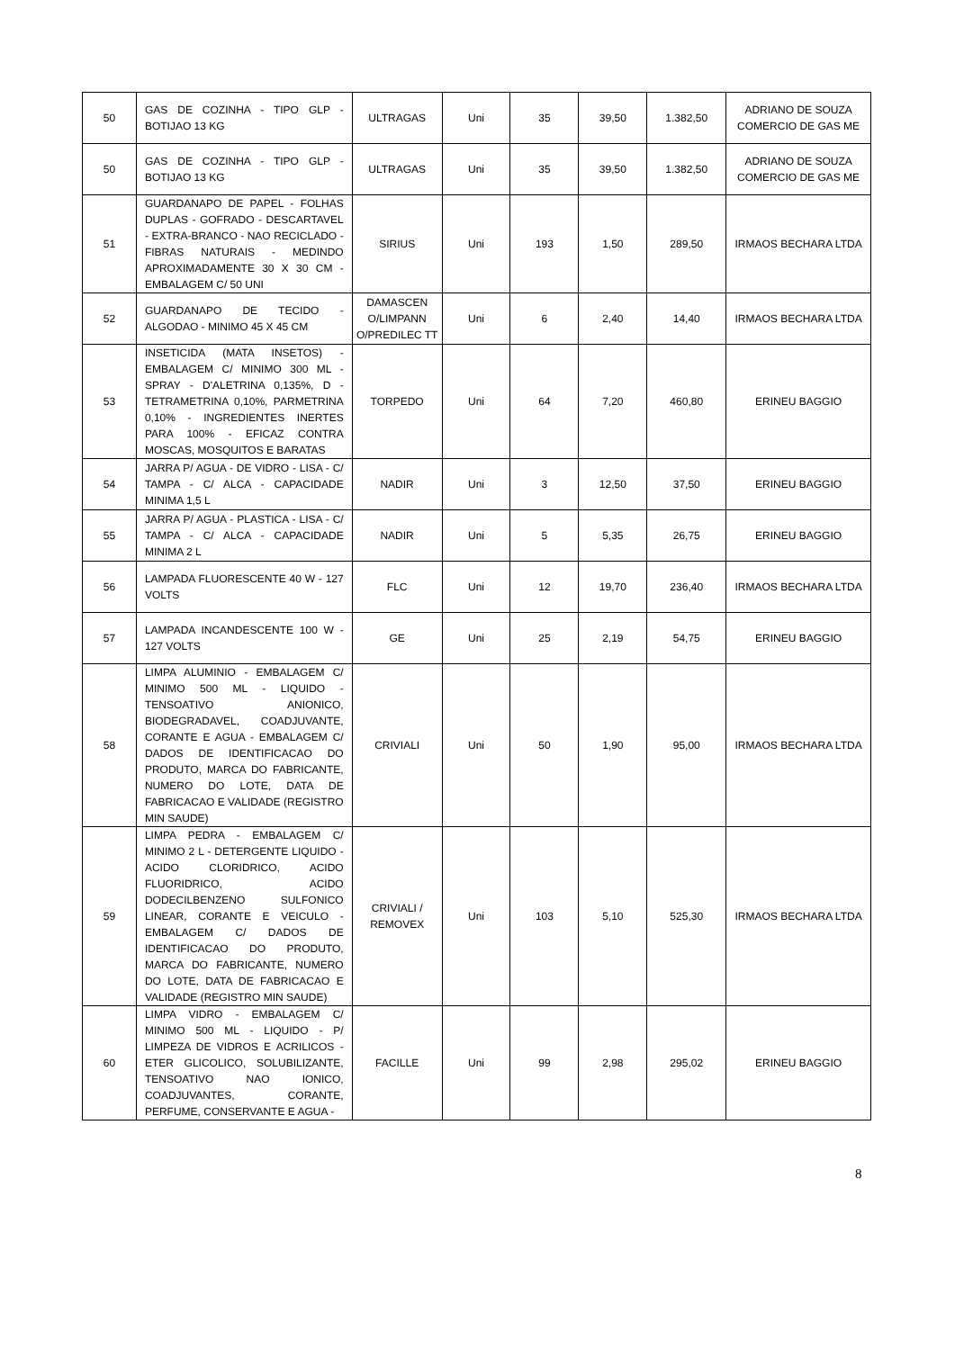| 50 | GAS DE COZINHA - TIPO GLP - BOTIJAO 13 KG | ULTRAGAS | Uni | 35 | 39,50 | 1.382,50 | ADRIANO DE SOUZA COMERCIO DE GAS ME |
| 50 | GAS DE COZINHA - TIPO GLP - BOTIJAO 13 KG | ULTRAGAS | Uni | 35 | 39,50 | 1.382,50 | ADRIANO DE SOUZA COMERCIO DE GAS ME |
| 51 | GUARDANAPO DE PAPEL - FOLHAS DUPLAS - GOFRADO - DESCARTAVEL - EXTRA-BRANCO - NAO RECICLADO - FIBRAS NATURAIS - MEDINDO APROXIMADAMENTE 30 X 30 CM - EMBALAGEM C/ 50 UNI | SIRIUS | Uni | 193 | 1,50 | 289,50 | IRMAOS BECHARA LTDA |
| 52 | GUARDANAPO DE TECIDO - ALGODAO - MINIMO 45 X 45 CM | DAMASCEN O/LIMPANN O/PREDILEC TT | Uni | 6 | 2,40 | 14,40 | IRMAOS BECHARA LTDA |
| 53 | INSETICIDA (MATA INSETOS) - EMBALAGEM C/ MINIMO 300 ML - SPRAY - D'ALETRINA 0,135%, D - TETRAMETRINA 0,10%, PARMETRINA 0,10% - INGREDIENTES INERTES PARA 100% - EFICAZ CONTRA MOSCAS, MOSQUITOS E BARATAS | TORPEDO | Uni | 64 | 7,20 | 460,80 | ERINEU BAGGIO |
| 54 | JARRA P/ AGUA - DE VIDRO - LISA - C/ TAMPA - C/ ALCA - CAPACIDADE MINIMA 1,5 L | NADIR | Uni | 3 | 12,50 | 37,50 | ERINEU BAGGIO |
| 55 | JARRA P/ AGUA - PLASTICA - LISA - C/ TAMPA - C/ ALCA - CAPACIDADE MINIMA 2 L | NADIR | Uni | 5 | 5,35 | 26,75 | ERINEU BAGGIO |
| 56 | LAMPADA FLUORESCENTE 40 W - 127 VOLTS | FLC | Uni | 12 | 19,70 | 236,40 | IRMAOS BECHARA LTDA |
| 57 | LAMPADA INCANDESCENTE 100 W - 127 VOLTS | GE | Uni | 25 | 2,19 | 54,75 | ERINEU BAGGIO |
| 58 | LIMPA ALUMINIO - EMBALAGEM C/ MINIMO 500 ML - LIQUIDO - TENSOATIVO ANIONICO, BIODEGRADAVEL, COADJUVANTE, CORANTE E AGUA - EMBALAGEM C/ DADOS DE IDENTIFICACAO DO PRODUTO, MARCA DO FABRICANTE, NUMERO DO LOTE, DATA DE FABRICACAO E VALIDADE (REGISTRO MIN SAUDE) | CRIVIALI | Uni | 50 | 1,90 | 95,00 | IRMAOS BECHARA LTDA |
| 59 | LIMPA PEDRA - EMBALAGEM C/ MINIMO 2 L - DETERGENTE LIQUIDO - ACIDO CLORIDRICO, ACIDO FLUORIDRICO, ACIDO DODECILBENZENO SULFONICO LINEAR, CORANTE E VEICULO - EMBALAGEM C/ DADOS DE IDENTIFICACAO DO PRODUTO, MARCA DO FABRICANTE, NUMERO DO LOTE, DATA DE FABRICACAO E VALIDADE (REGISTRO MIN SAUDE) | CRIVIALI / REMOVEX | Uni | 103 | 5,10 | 525,30 | IRMAOS BECHARA LTDA |
| 60 | LIMPA VIDRO - EMBALAGEM C/ MINIMO 500 ML - LIQUIDO - P/ LIMPEZA DE VIDROS E ACRILICOS - ETER GLICOLICO, SOLUBILIZANTE, TENSOATIVO NAO IONICO, COADJUVANTES, CORANTE, PERFUME, CONSERVANTE E AGUA - | FACILLE | Uni | 99 | 2,98 | 295,02 | ERINEU BAGGIO |
8